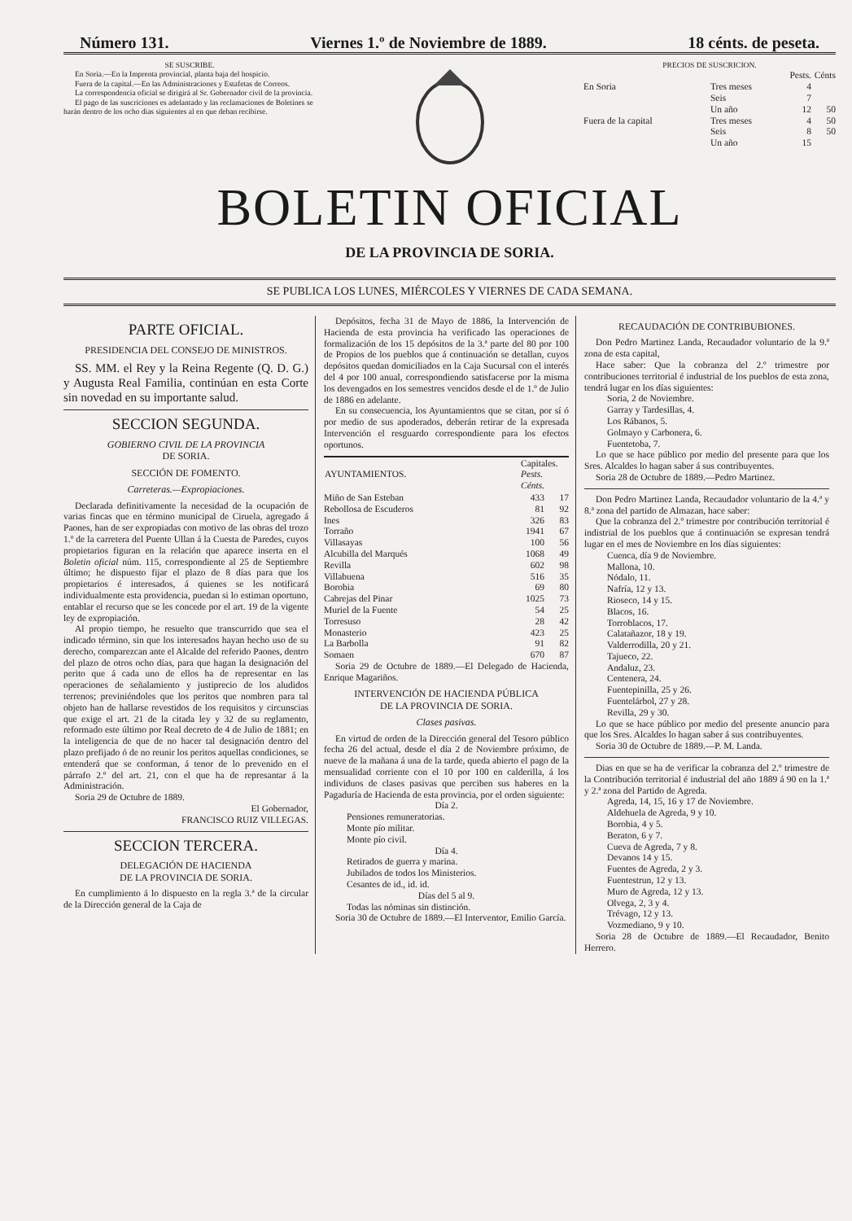Número 131. Viernes 1.º de Noviembre de 1889. 18 cénts. de peseta.
SE SUSCRIBE.
En Soria.—En la Imprenta provincial, planta baja del hospicio.
Fuera de la capital.—En las Administraciones y Estafetas de Correos.
La correspondencia oficial se dirigirá al Sr. Gobernador civil de la provincia.
El pago de las suscriciones es adelantado y las reclamaciones de Boletines se harán dentro de los ocho dias siguientes al en que deban recibirse.
PRECIOS DE SUSCRICION.
| | | Pests. | Cénts |
| En Soria | Tres meses | 4 | |
| | Seis | 7 | |
| | Un año | 12 | 50 |
| Fuera de la capital | Tres meses | 4 | 50 |
| | Seis | 8 | 50 |
| | Un año | 15 | |
BOLETIN OFICIAL
DE LA PROVINCIA DE SORIA.
SE PUBLICA LOS LUNES, MIÉRCOLES Y VIERNES DE CADA SEMANA.
PARTE OFICIAL.
PRESIDENCIA DEL CONSEJO DE MINISTROS.
SS. MM. el Rey y la Reina Regente (Q. D. G.) y Augusta Real Familia, continúan en esta Corte sin novedad en su importante salud.
SECCION SEGUNDA.
GOBIERNO CIVIL DE LA PROVINCIA
DE SORIA.
SECCIÓN DE FOMENTO.
Carreteras.—Expropiaciones.
Declarada definitivamente la necesidad de la ocupación de varias fincas que en término municipal de Ciruela, agregado á Paones, han de ser expropiadas con motivo de las obras del trozo 1.º de la carretera del Puente Ullan á la Cuesta de Paredes, cuyos propietarios figuran en la relación que aparece inserta en el Boletin oficial núm. 115, correspondiente al 25 de Septiembre último; he dispuesto fijar el plazo de 8 días para que los propietarios é interesados, á quienes se les notificará individualmente esta providencia, puedan si lo estiman oportuno, entablar el recurso que se les concede por el art. 19 de la vigente ley de expropiación.
Al propio tiempo, he resuelto que transcurrido que sea el indicado término, sin que los interesados hayan hecho uso de su derecho, comparezcan ante el Alcalde del referido Paones, dentro del plazo de otros ocho días, para que hagan la designación del perito que á cada uno de ellos ha de representar en las operaciones de señalamiento y justiprecio de los aludidos terrenos; previniéndoles que los peritos que nombren para tal objeto han de hallarse revestidos de los requisitos y circunscias que exige el art. 21 de la citada ley y 32 de su reglamento, reformado este último por Real decreto de 4 de Julio de 1881; en la inteligencia de que de no hacer tal designación dentro del plazo prefijado ó de no reunir los peritos aquellas condiciones, se entenderá que se conforman, á tenor de lo prevenido en el párrafo 2.º del art. 21, con el que ha de represantar á la Administración.
Soria 29 de Octubre de 1889.
El Gobernador,
FRANCISCO RUIZ VILLEGAS.
SECCION TERCERA.
DELEGACIÓN DE HACIENDA
DE LA PROVINCIA DE SORIA.
En cumplimiento á lo dispuesto en la regla 3.ª de la circular de la Dirección general de la Caja de
Depósitos, fecha 31 de Mayo de 1886, la Intervención de Hacienda de esta provincia ha verificado las operaciones de formalización de los 15 depósitos de la 3.ª parte del 80 por 100 de Propios de los pueblos que á continuación se detallan, cuyos depósitos quedan domiciliados en la Caja Sucursal con el interés del 4 por 100 anual, correspondiendo satisfacerse por la misma los devengados en los semestres vencidos desde el de 1.º de Julio de 1886 en adelante.
En su consecuencia, los Ayuntamientos que se citan, por sí ó por medio de sus apoderados, deberán retirar de la expresada Intervención el resguardo correspondiente para los efectos oportunos.
| AYUNTAMIENTOS. | Capitales. Pests. Cénts. | |
| --- | --- | --- |
| Miño de San Esteban | 433 | 17 |
| Rebollosa de Escuderos | 81 | 92 |
| Ines | 326 | 83 |
| Torraño | 1941 | 67 |
| Villasayas | 100 | 56 |
| Alcubilla del Marqués | 1068 | 49 |
| Revilla | 602 | 98 |
| Villabuena | 516 | 35 |
| Borobia | 69 | 80 |
| Cabrejas del Pinar | 1025 | 73 |
| Muriel de la Fuente | 54 | 25 |
| Torresuso | 28 | 42 |
| Monasterio | 423 | 25 |
| La Barbolla | 91 | 82 |
| Somaen | 670 | 87 |
Soria 29 de Octubre de 1889.—El Delegado de Hacienda, Enrique Magariños.
INTERVENCIÓN DE HACIENDA PÚBLICA
DE LA PROVINCIA DE SORIA.
Clases pasivas.
En virtud de orden de la Dirección general del Tesoro público fecha 26 del actual, desde el día 2 de Noviembre próximo, de nueve de la mañana á una de la tarde, queda abierto el pago de la mensualidad corriente con el 10 por 100 en calderilla, á los individuos de clases pasivas que perciben sus haberes en la Pagaduría de Hacienda de esta provincia, por el orden siguiente:
Día 2.
Pensiones remuneratorias.
Monte pío militar.
Monte pío civil.
Día 4.
Retirados de guerra y marina.
Jubilados de todos los Ministerios.
Cesantes de id., id. id.
Días del 5 al 9.
Todas las nóminas sin distinción.
Soria 30 de Octubre de 1889.—El Interventor, Emilio García.
RECAUDACIÓN DE CONTRIBUBIONES.
Don Pedro Martinez Landa, Recaudador voluntario de la 9.ª zona de esta capital,
Hace saber: Que la cobranza del 2.º trimestre por contribuciones territorial é industrial de los pueblos de esta zona, tendrá lugar en los días siguientes:
Soria, 2 de Noviembre.
Garray y Tardesillas, 4.
Los Rábanos, 5.
Golmayo y Carbonera, 6.
Fuentetoba, 7.
Lo que se hace público por medio del presente para que los Sres. Alcaldes lo hagan saber á sus contribuyentes.
Soria 28 de Octubre de 1889.—Pedro Martinez.
Don Pedro Martinez Landa, Recaudador voluntario de la 4.ª y 8.ª zona del partido de Almazan, hace saber:
Que la cobranza del 2.º trimestre por contribución territorial é indistrial de los pueblos que á continuación se expresan tendrá lugar en el mes de Noviembre en los días siguientes:
Cuenca, día 9 de Noviembre.
Mallona, 10.
Nódalo, 11.
Nafría, 12 y 13.
Rioseco, 14 y 15.
Blacos, 16.
Torroblacos, 17.
Calatañazor, 18 y 19.
Valderrodilla, 20 y 21.
Tajueco, 22.
Andaluz, 23.
Centenera, 24.
Fuentepinilla, 25 y 26.
Fuentelárbol, 27 y 28.
Revilla, 29 y 30.
Lo que se hace público por medio del presente anuncio para que los Sres. Alcaldes lo hagan saber á sus contribuyentes.
Soria 30 de Octubre de 1889.—P. M. Landa.
Dias en que se ha de verificar la cobranza del 2.º trimestre de la Contribución territorial é industrial del año 1889 á 90 en la 1.ª y 2.ª zona del Partido de Agreda.
Agreda, 14, 15, 16 y 17 de Noviembre.
Aldehuela de Agreda, 9 y 10.
Borobia, 4 y 5.
Beraton, 6 y 7.
Cueva de Agreda, 7 y 8.
Devanos 14 y 15.
Fuentes de Agreda, 2 y 3.
Fuentestrun, 12 y 13.
Muro de Agreda, 12 y 13.
Olvega, 2, 3 y 4.
Trévago, 12 y 13.
Vozmediano, 9 y 10.
Soria 28 de Octubre de 1889.—El Recaudador, Benito Herrero.